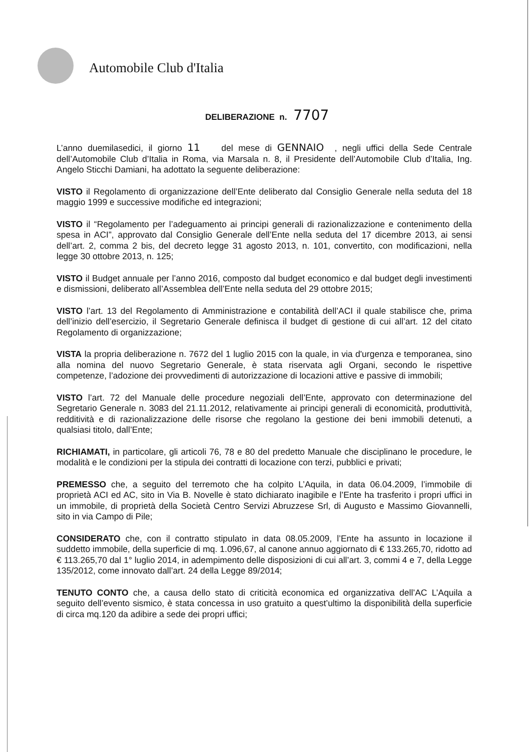Automobile Club d'Italia
DELIBERAZIONE n. 7707
L’anno duemilasedici, il giorno 11 del mese di GENNAIO , negli uffici della Sede Centrale dell’Automobile Club d’Italia in Roma, via Marsala n. 8, il Presidente dell’Automobile Club d’Italia, Ing. Angelo Sticchi Damiani, ha adottato la seguente deliberazione:
VISTO il Regolamento di organizzazione dell’Ente deliberato dal Consiglio Generale nella seduta del 18 maggio 1999 e successive modifiche ed integrazioni;
VISTO il “Regolamento per l’adeguamento ai principi generali di razionalizzazione e contenimento della spesa in ACI”, approvato dal Consiglio Generale dell’Ente nella seduta del 17 dicembre 2013, ai sensi dell’art. 2, comma 2 bis, del decreto legge 31 agosto 2013, n. 101, convertito, con modificazioni, nella legge 30 ottobre 2013, n. 125;
VISTO il Budget annuale per l’anno 2016, composto dal budget economico e dal budget degli investimenti e dismissioni, deliberato all’Assemblea dell’Ente nella seduta del 29 ottobre 2015;
VISTO l’art. 13 del Regolamento di Amministrazione e contabilità dell’ACI il quale stabilisce che, prima dell’inizio dell’esercizio, il Segretario Generale definisca il budget di gestione di cui all’art. 12 del citato Regolamento di organizzazione;
VISTA la propria deliberazione n. 7672 del 1 luglio 2015 con la quale, in via d'urgenza e temporanea, sino alla nomina del nuovo Segretario Generale, è stata riservata agli Organi, secondo le rispettive competenze, l’adozione dei provvedimenti di autorizzazione di locazioni attive e passive di immobili;
VISTO l’art. 72 del Manuale delle procedure negoziali dell’Ente, approvato con determinazione del Segretario Generale n. 3083 del 21.11.2012, relativamente ai principi generali di economicità, produttività, redditività e di razionalizzazione delle risorse che regolano la gestione dei beni immobili detenuti, a qualsiasi titolo, dall’Ente;
RICHIAMATI, in particolare, gli articoli 76, 78 e 80 del predetto Manuale che disciplinano le procedure, le modalità e le condizioni per la stipula dei contratti di locazione con terzi, pubblici e privati;
PREMESSO che, a seguito del terremoto che ha colpito L’Aquila, in data 06.04.2009, l’immobile di proprietà ACI ed AC, sito in Via B. Novelle è stato dichiarato inagibile e l’Ente ha trasferito i propri uffici in un immobile, di proprietà della Società Centro Servizi Abruzzese Srl, di Augusto e Massimo Giovannelli, sito in via Campo di Pile;
CONSIDERATO che, con il contratto stipulato in data 08.05.2009, l’Ente ha assunto in locazione il suddetto immobile, della superficie di mq. 1.096,67, al canone annuo aggiornato di € 133.265,70, ridotto ad € 113.265,70 dal 1° luglio 2014, in adempimento delle disposizioni di cui all’art. 3, commi 4 e 7, della Legge 135/2012, come innovato dall’art. 24 della Legge 89/2014;
TENUTO CONTO che, a causa dello stato di criticità economica ed organizzativa dell’AC L’Aquila a seguito dell’evento sismico, è stata concessa in uso gratuito a quest’ultimo la disponibilità della superficie di circa mq.120 da adibire a sede dei propri uffici;